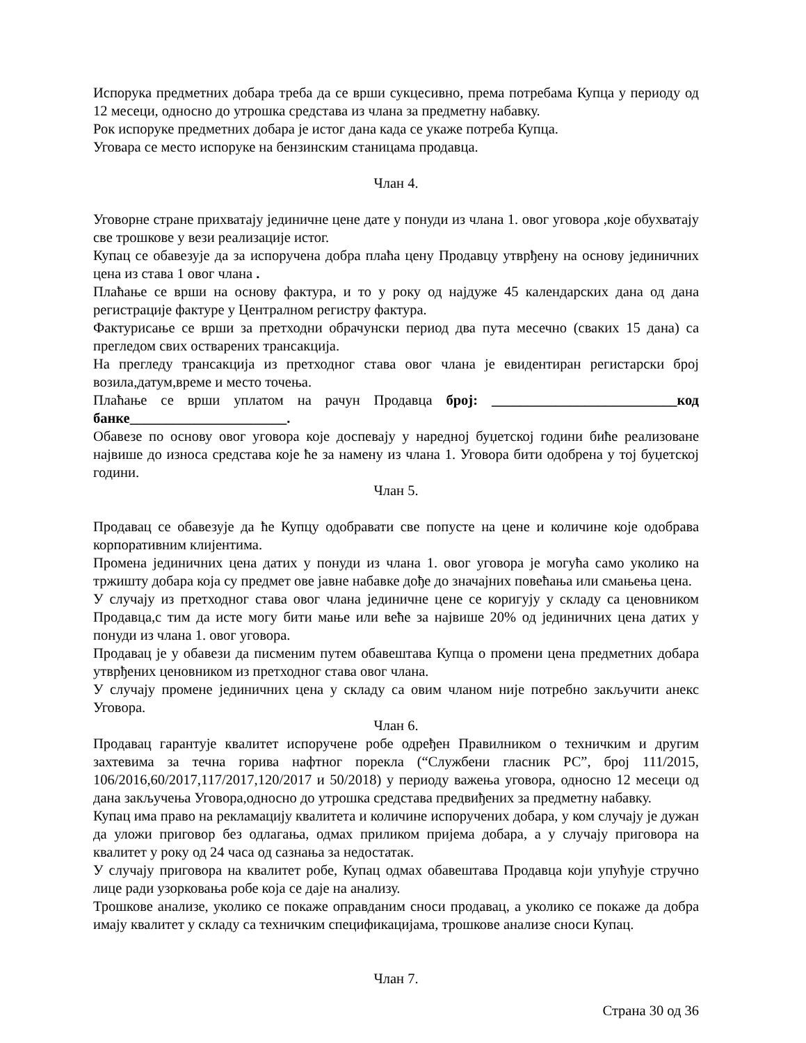Испорука предметних добара треба да се врши сукцесивно, према потребама Купца у периоду од 12 месеци, односно до утрошка средстава из члана за предметну набавку.
Рок испоруке предметних добара је истог дана када се укаже потреба Купца.
Уговара се место испоруке на бензинским станицама продавца.
Члан 4.
Уговорне стране прихватају јединичне цене дате у понуди из члана 1. овог уговора ,које обухватају све трошкове у вези реализације истог.
Купац се обавезује да за испоручена добра плаћа цену Продавцу утврђену на основу јединичних цена из става 1 овог члана .
Плаћање се врши на основу фактура, и то у року од најдуже 45 календарских дана од дана регистрације фактуре у Централном регистру фактура.
Фактурисање се врши за претходни обрачунски период два пута месечно (сваких 15 дана) са прегледом свих остварених трансакција.
На прегледу трансакција из претходног става овог члана је евидентиран регистарски број возила,датум,време и место точења.
Плаћање се врши уплатом на рачун Продавца број: __________________________код банке______________________.
Обавезе по основу овог уговора које доспевају у наредној буџетској години биће реализоване највише до износа средстава које ће за намену из члана 1. Уговора бити одобрена у тој буџетској години.
Члан 5.
Продавац се обавезује да ће Купцу одобравати све попусте на цене и количине које одобрава корпоративним клијентима.
Промена јединичних цена датих у понуди из члана 1. овог уговора је могућа само уколико на тржишту добара која су предмет ове јавне набавке дође до значајних повећања или смањења цена.
У случају из претходног става овог члана јединичне цене се коригују у складу са ценовником Продавца,с тим да исте могу бити мање или веће за највише 20% од јединичних цена датих у понуди из члана 1. овог уговора.
Продавац је у обавези да писменим путем обавештава Купца о промени цена предметних добара утврђених ценовником из претходног става овог члана.
У случају промене јединичних цена у складу са овим чланом није потребно закључити анекс Уговора.
Члан 6.
Продавац гарантује квалитет испоручене робе одређен Правилником о техничким и другим захтевима за течна горива нафтног порекла (“Службени гласник РС”, број 111/2015, 106/2016,60/2017,117/2017,120/2017 и 50/2018) у периоду важења уговора, односно 12 месеци од дана закључења Уговора,односно до утрошка средстава предвиђених за предметну набавку.
Купац има право на рекламацију квалитета и количине испоручених добара, у ком случају је дужан да уложи приговор без одлагања, одмах приликом пријема добара, а у случају приговора на квалитет у року од 24 часа од сазнања за недостатак.
У случају приговора на квалитет робе, Купац одмах обавештава Продавца који упућује стручно лице ради узорковања робе која се даје на анализу.
Трошкове анализе, уколико се покаже оправданим сноси продавац, а уколико се покаже да добра имају квалитет у складу са техничким спецификацијама, трошкове анализе сноси Купац.
Члан 7.
Страна 30 од 36